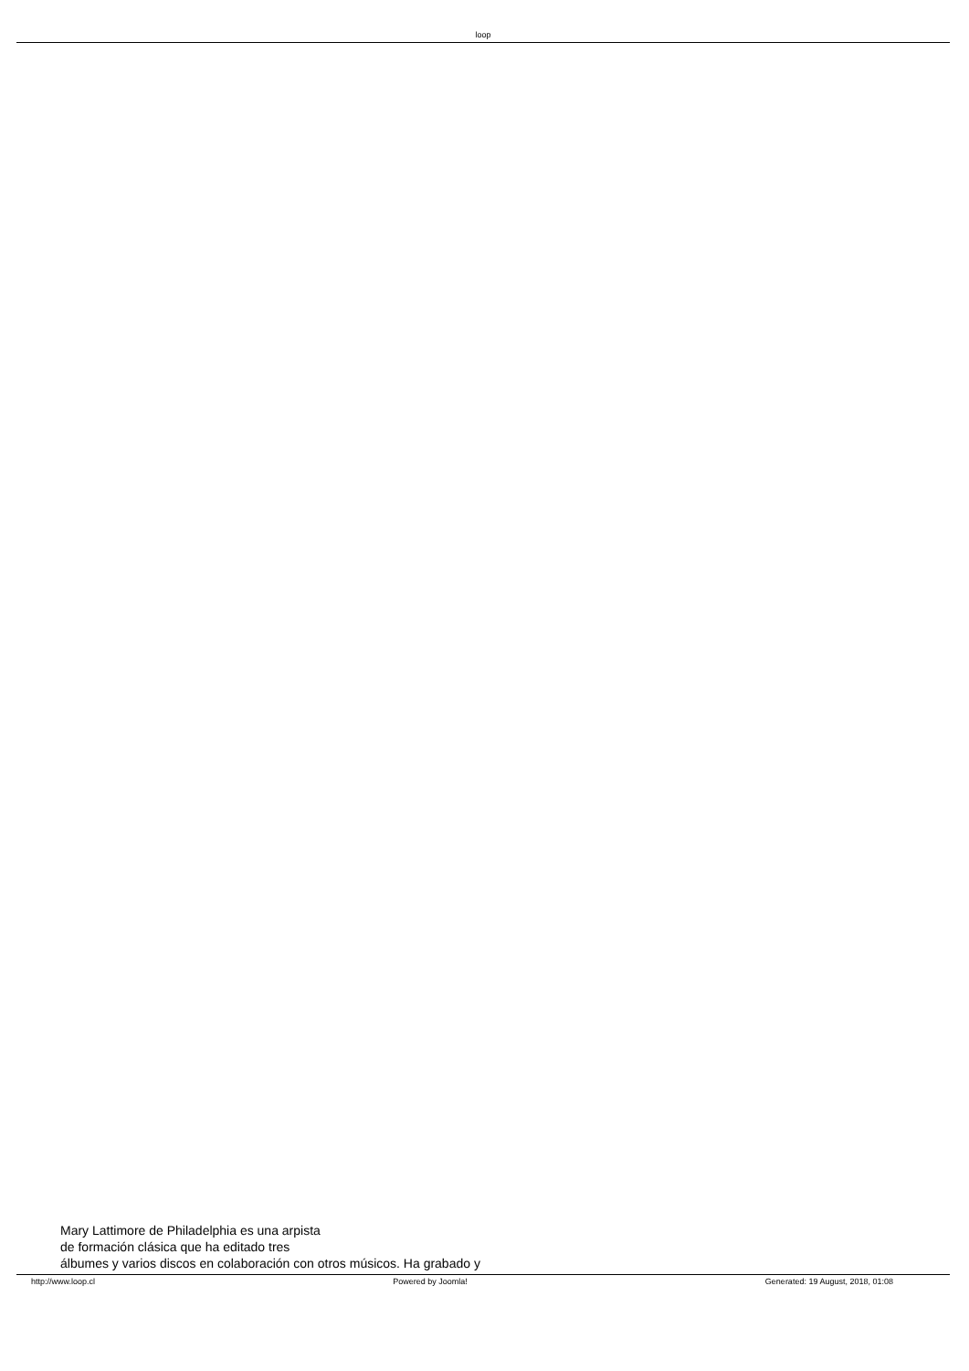loop
Mary Lattimore de Philadelphia es una arpista
de formación clásica que ha editado tres
álbumes y varios discos en colaboración con otros músicos. Ha grabado y
http://www.loop.cl Powered by Joomla! Generated: 19 August, 2018, 01:08